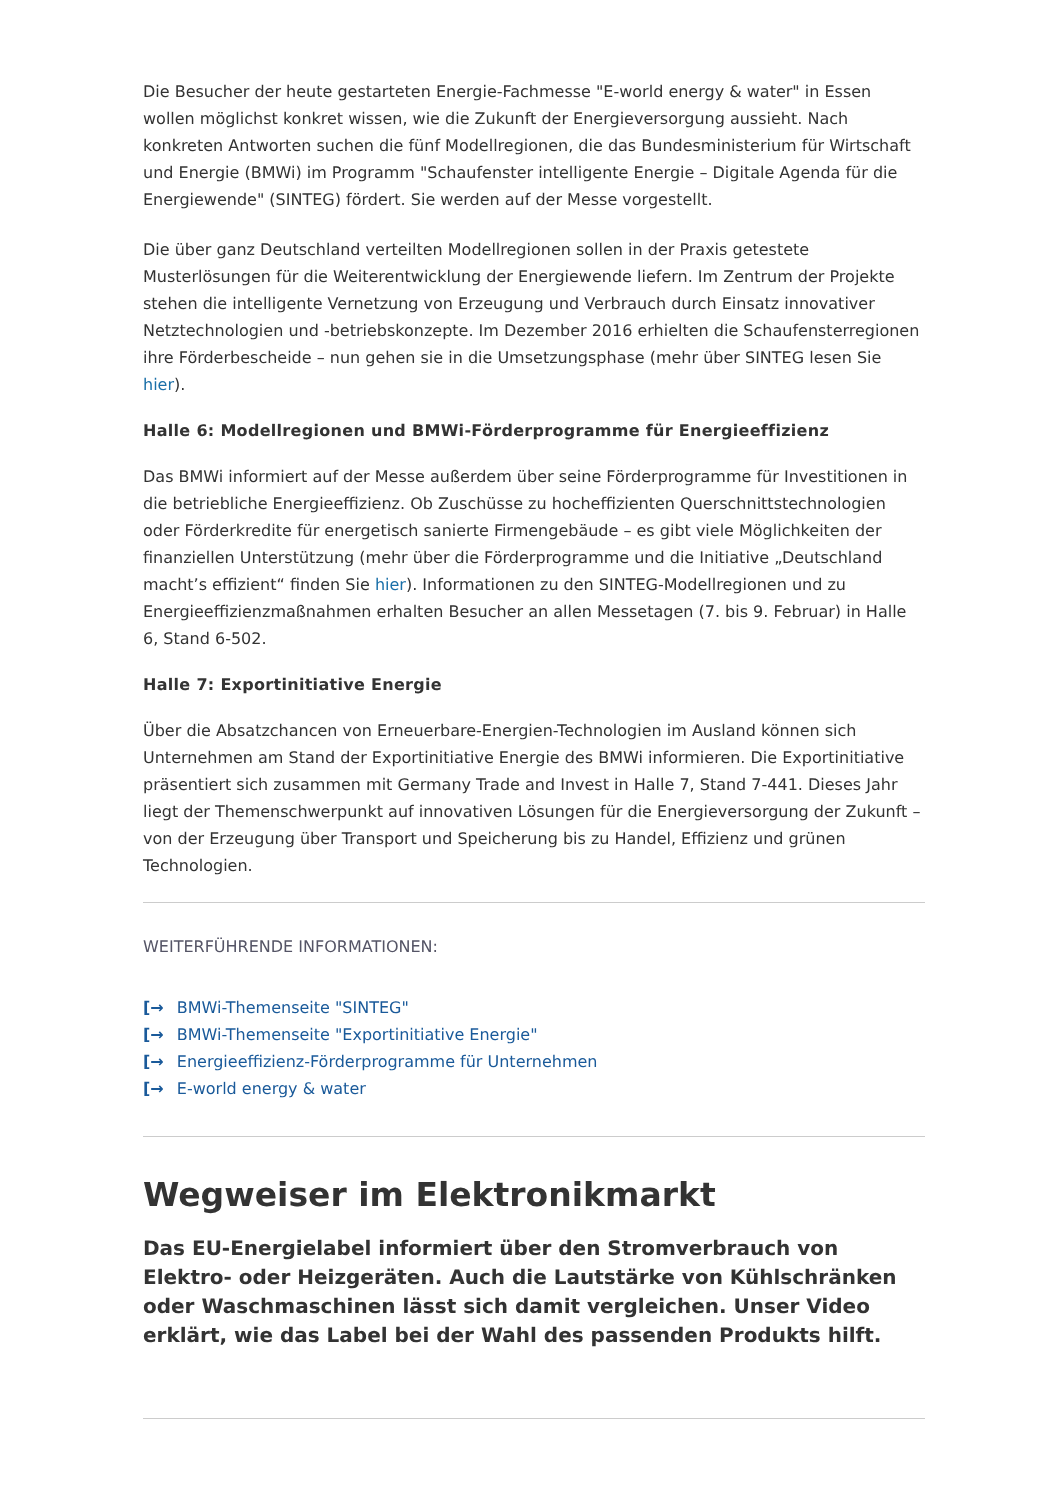Die Besucher der heute gestarteten Energie-Fachmesse "E-world energy & water" in Essen wollen möglichst konkret wissen, wie die Zukunft der Energieversorgung aussieht. Nach konkreten Antworten suchen die fünf Modellregionen, die das Bundesministerium für Wirtschaft und Energie (BMWi) im Programm "Schaufenster intelligente Energie – Digitale Agenda für die Energiewende" (SINTEG) fördert. Sie werden auf der Messe vorgestellt.
Die über ganz Deutschland verteilten Modellregionen sollen in der Praxis getestete Musterlösungen für die Weiterentwicklung der Energiewende liefern. Im Zentrum der Projekte stehen die intelligente Vernetzung von Erzeugung und Verbrauch durch Einsatz innovativer Netztechnologien und -betriebskonzepte. Im Dezember 2016 erhielten die Schaufensterregionen ihre Förderbescheide – nun gehen sie in die Umsetzungsphase (mehr über SINTEG lesen Sie hier).
Halle 6: Modellregionen und BMWi-Förderprogramme für Energieeffizienz
Das BMWi informiert auf der Messe außerdem über seine Förderprogramme für Investitionen in die betriebliche Energieeffizienz. Ob Zuschüsse zu hocheffizienten Querschnittstechnologien oder Förderkredite für energetisch sanierte Firmengebäude – es gibt viele Möglichkeiten der finanziellen Unterstützung (mehr über die Förderprogramme und die Initiative „Deutschland macht’s effizient“ finden Sie hier). Informationen zu den SINTEG-Modellregionen und zu Energieeffizienzmaßnahmen erhalten Besucher an allen Messetagen (7. bis 9. Februar) in Halle 6, Stand 6-502.
Halle 7: Exportinitiative Energie
Über die Absatzchancen von Erneuerbare-Energien-Technologien im Ausland können sich Unternehmen am Stand der Exportinitiative Energie des BMWi informieren. Die Exportinitiative präsentiert sich zusammen mit Germany Trade and Invest in Halle 7, Stand 7-441. Dieses Jahr liegt der Themenschwerpunkt auf innovativen Lösungen für die Energieversorgung der Zukunft – von der Erzeugung über Transport und Speicherung bis zu Handel, Effizienz und grünen Technologien.
WEITERFÜHRENDE INFORMATIONEN:
[→ BMWi-Themenseite "SINTEG"
[→ BMWi-Themenseite "Exportinitiative Energie"
[→ Energieeffizienz-Förderprogramme für Unternehmen
[→ E-world energy & water
Wegweiser im Elektronikmarkt
Das EU-Energielabel informiert über den Stromverbrauch von Elektro- oder Heizgeräten. Auch die Lautstärke von Kühlschränken oder Waschmaschinen lässt sich damit vergleichen. Unser Video erklärt, wie das Label bei der Wahl des passenden Produkts hilft.